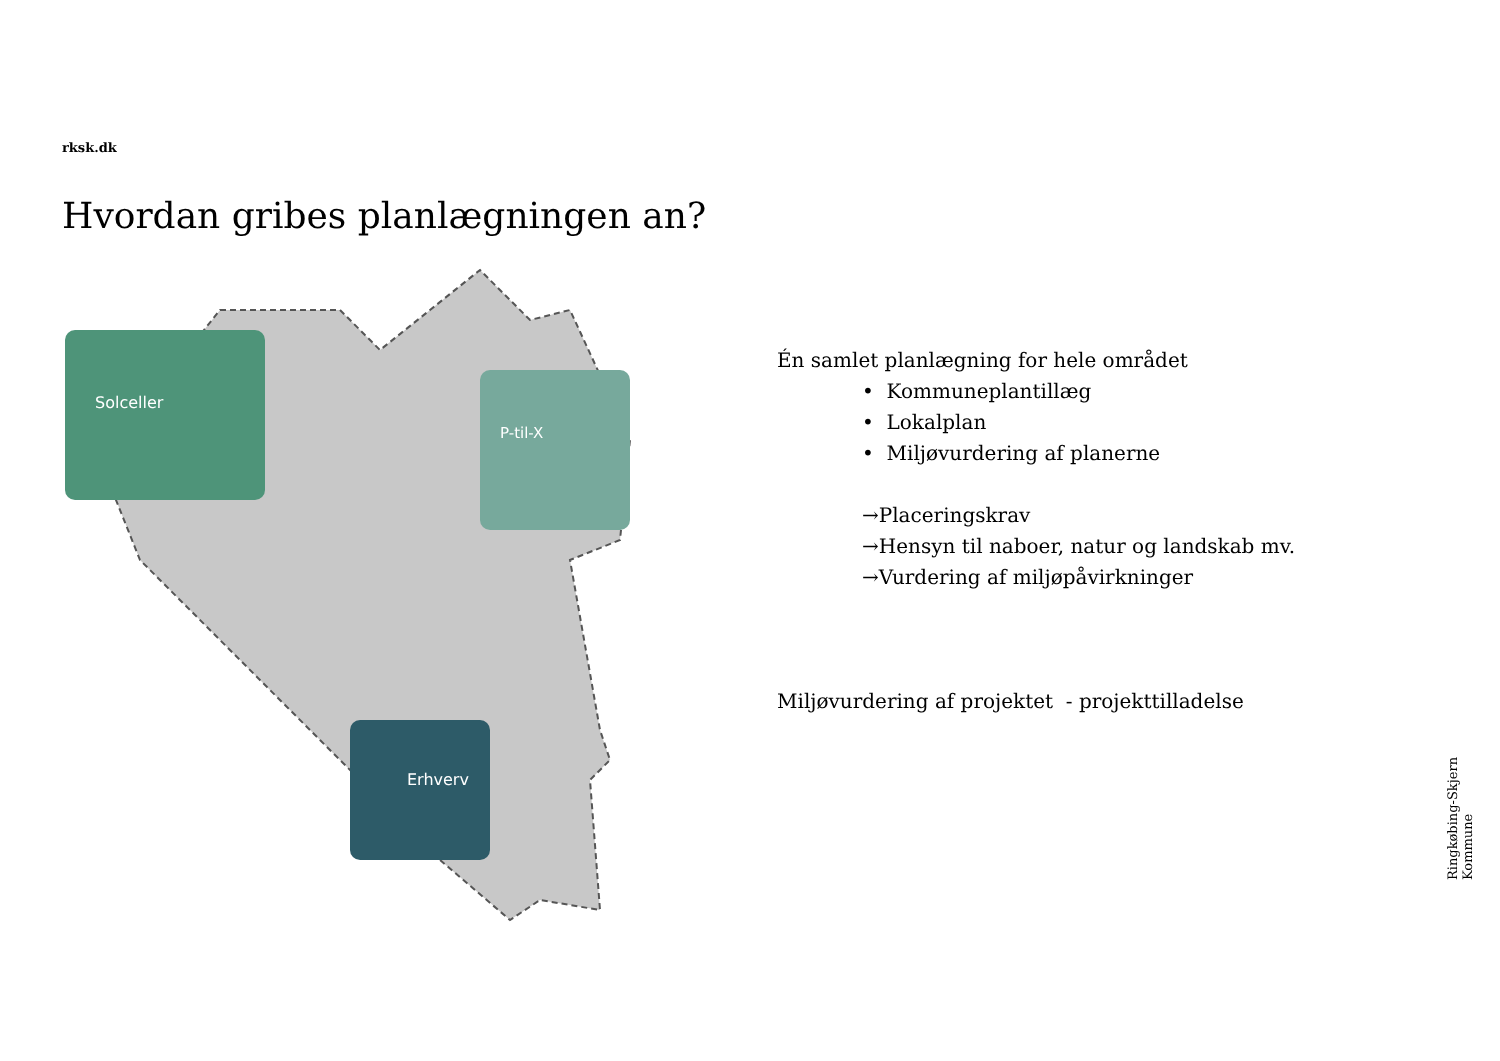rksk.dk
Hvordan gribes planlægningen an?
Solceller
P-til-X
Erhverv
Én samlet planlægning for hele området
• Kommuneplantillæg
• Lokalplan
• Miljøvurdering af planerne
→Placeringskrav
→Hensyn til naboer, natur og landskab mv.
→Vurdering af miljøpåvirkninger
Miljøvurdering af projektet - projekttilladelse
Ringkøbing-Skjern Kommune